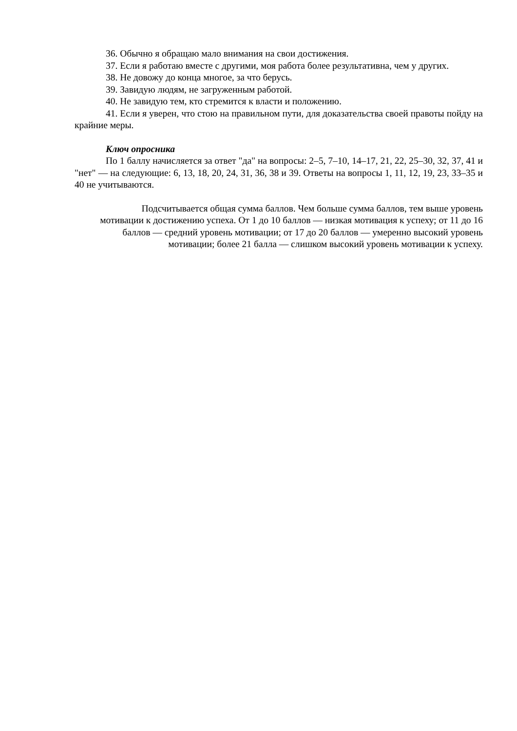36. Обычно я обращаю мало внимания на свои достижения.
37. Если я работаю вместе с другими, моя работа более результативна, чем у других.
38. Не довожу до конца многое, за что берусь.
39. Завидую людям, не загруженным работой.
40. Не завидую тем, кто стремится к власти и положению.
41. Если я уверен, что стою на правильном пути, для доказательства своей правоты пойду на крайние меры.
Ключ опросника
По 1 баллу начисляется за ответ "да" на вопросы: 2–5, 7–10, 14–17, 21, 22, 25–30, 32, 37, 41 и "нет" — на следующие: 6, 13, 18, 20, 24, 31, 36, 38 и 39. Ответы на вопросы 1, 11, 12, 19, 23, 33–35 и 40 не учитываются.
Подсчитывается общая сумма баллов. Чем больше сумма баллов, тем выше уровень мотивации к достижению успеха. От 1 до 10 баллов — низкая мотивация к успеху; от 11 до 16 баллов — средний уровень мотивации; от 17 до 20 баллов — умеренно высокий уровень мотивации; более 21 балла — слишком высокий уровень мотивации к успеху.